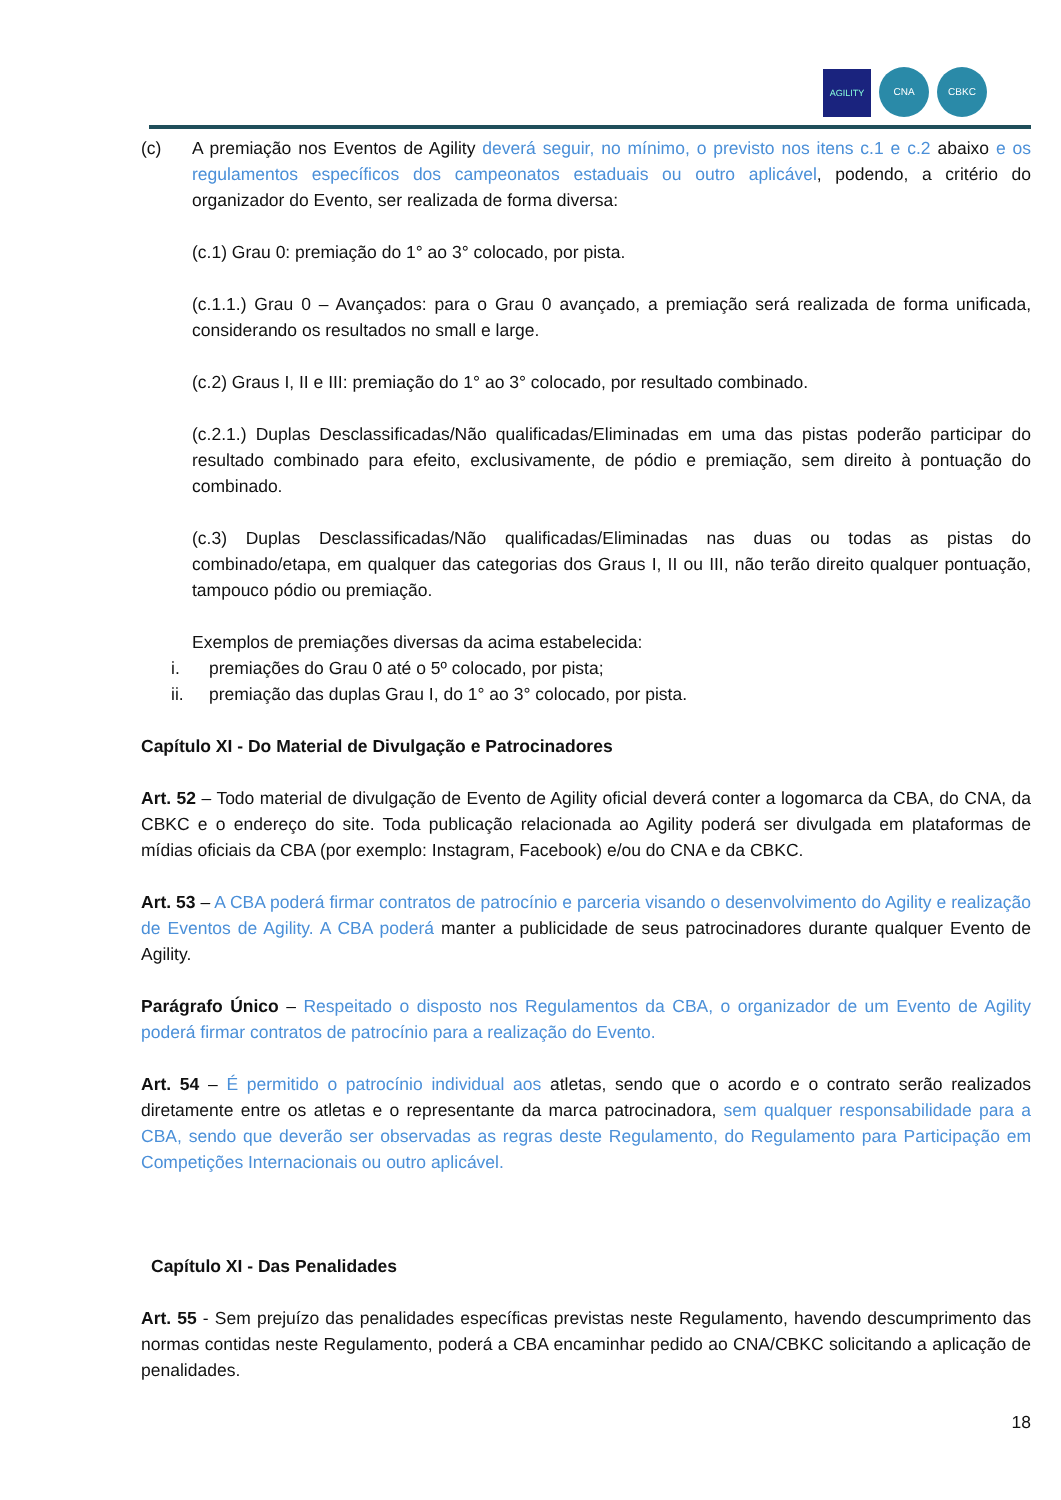AGILITY
CNA
CBKC
(c) A premiação nos Eventos de Agility deverá seguir, no mínimo, o previsto nos itens c.1 e c.2 abaixo e os regulamentos específicos dos campeonatos estaduais ou outro aplicável, podendo, a critério do organizador do Evento, ser realizada de forma diversa:
(c.1) Grau 0: premiação do 1° ao 3° colocado, por pista.
(c.1.1.) Grau 0 – Avançados: para o Grau 0 avançado, a premiação será realizada de forma unificada, considerando os resultados no small e large.
(c.2) Graus I, II e III: premiação do 1° ao 3° colocado, por resultado combinado.
(c.2.1.) Duplas Desclassificadas/Não qualificadas/Eliminadas em uma das pistas poderão participar do resultado combinado para efeito, exclusivamente, de pódio e premiação, sem direito à pontuação do combinado.
(c.3) Duplas Desclassificadas/Não qualificadas/Eliminadas nas duas ou todas as pistas do combinado/etapa, em qualquer das categorias dos Graus I, II ou III, não terão direito qualquer pontuação, tampouco pódio ou premiação.
Exemplos de premiações diversas da acima estabelecida:
i. premiações do Grau 0 até o 5º colocado, por pista;
ii. premiação das duplas Grau I, do 1° ao 3° colocado, por pista.
Capítulo XI - Do Material de Divulgação e Patrocinadores
Art. 52 – Todo material de divulgação de Evento de Agility oficial deverá conter a logomarca da CBA, do CNA, da CBKC e o endereço do site. Toda publicação relacionada ao Agility poderá ser divulgada em plataformas de mídias oficiais da CBA (por exemplo: Instagram, Facebook) e/ou do CNA e da CBKC.
Art. 53 – A CBA poderá firmar contratos de patrocínio e parceria visando o desenvolvimento do Agility e realização de Eventos de Agility. A CBA poderá manter a publicidade de seus patrocinadores durante qualquer Evento de Agility.
Parágrafo Único – Respeitado o disposto nos Regulamentos da CBA, o organizador de um Evento de Agility poderá firmar contratos de patrocínio para a realização do Evento.
Art. 54 – É permitido o patrocínio individual aos atletas, sendo que o acordo e o contrato serão realizados diretamente entre os atletas e o representante da marca patrocinadora, sem qualquer responsabilidade para a CBA, sendo que deverão ser observadas as regras deste Regulamento, do Regulamento para Participação em Competições Internacionais ou outro aplicável.
Capítulo XI - Das Penalidades
Art. 55 - Sem prejuízo das penalidades específicas previstas neste Regulamento, havendo descumprimento das normas contidas neste Regulamento, poderá a CBA encaminhar pedido ao CNA/CBKC solicitando a aplicação de penalidades.
18